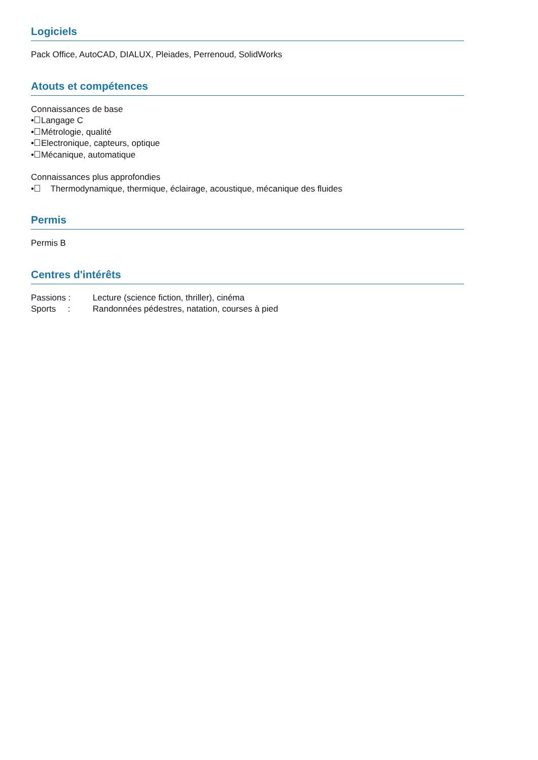Logiciels
Pack Office, AutoCAD, DIALUX, Pleiades, Perrenoud, SolidWorks
Atouts et compétences
Connaissances de base
• Langage C
• Métrologie, qualité
• Electronique, capteurs, optique
• Mécanique, automatique
Connaissances plus approfondies
• Thermodynamique, thermique, éclairage, acoustique, mécanique des fluides
Permis
Permis B
Centres d'intérêts
Passions : Lecture (science fiction, thriller), cinéma
Sports : Randonnées pédestres, natation, courses à pied